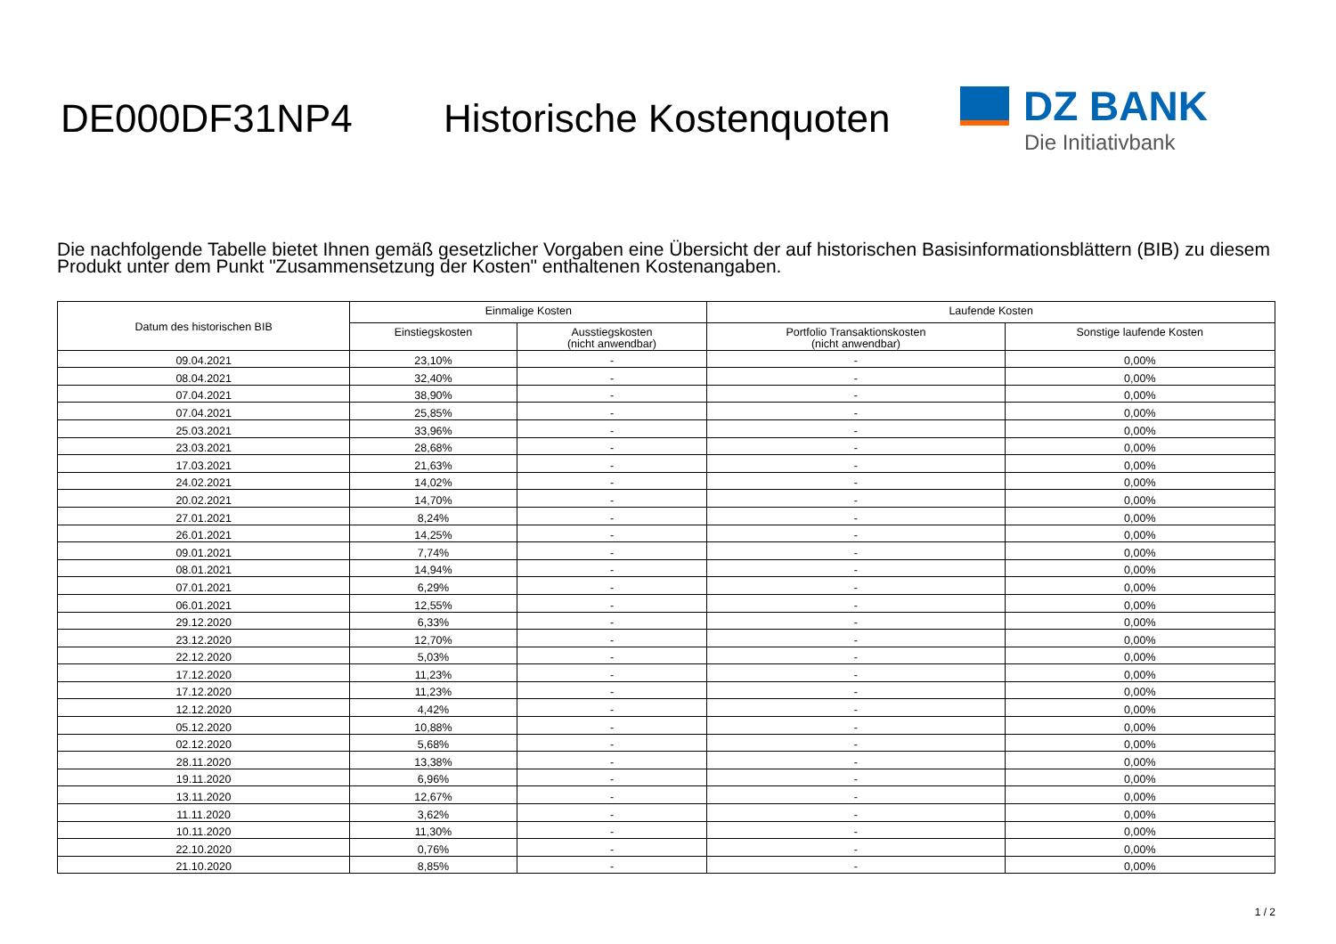DE000DF31NP4 Historische Kostenquoten
DZ BANK
Die Initiativbank
Die nachfolgende Tabelle bietet Ihnen gemäß gesetzlicher Vorgaben eine Übersicht der auf historischen Basisinformationsblättern (BIB) zu diesem Produkt unter dem Punkt "Zusammensetzung der Kosten" enthaltenen Kostenangaben.
| Datum des historischen BIB | Einmalige Kosten | | Laufende Kosten | |
| --- | --- | --- | --- | --- |
| | Einstiegskosten | Ausstiegskosten (nicht anwendbar) | Portfolio Transaktionskosten (nicht anwendbar) | Sonstige laufende Kosten |
| 09.04.2021 | 23,10% | - | - | 0,00% |
| 08.04.2021 | 32,40% | - | - | 0,00% |
| 07.04.2021 | 38,90% | - | - | 0,00% |
| 07.04.2021 | 25,85% | - | - | 0,00% |
| 25.03.2021 | 33,96% | - | - | 0,00% |
| 23.03.2021 | 28,68% | - | - | 0,00% |
| 17.03.2021 | 21,63% | - | - | 0,00% |
| 24.02.2021 | 14,02% | - | - | 0,00% |
| 20.02.2021 | 14,70% | - | - | 0,00% |
| 27.01.2021 | 8,24% | - | - | 0,00% |
| 26.01.2021 | 14,25% | - | - | 0,00% |
| 09.01.2021 | 7,74% | - | - | 0,00% |
| 08.01.2021 | 14,94% | - | - | 0,00% |
| 07.01.2021 | 6,29% | - | - | 0,00% |
| 06.01.2021 | 12,55% | - | - | 0,00% |
| 29.12.2020 | 6,33% | - | - | 0,00% |
| 23.12.2020 | 12,70% | - | - | 0,00% |
| 22.12.2020 | 5,03% | - | - | 0,00% |
| 17.12.2020 | 11,23% | - | - | 0,00% |
| 17.12.2020 | 11,23% | - | - | 0,00% |
| 12.12.2020 | 4,42% | - | - | 0,00% |
| 05.12.2020 | 10,88% | - | - | 0,00% |
| 02.12.2020 | 5,68% | - | - | 0,00% |
| 28.11.2020 | 13,38% | - | - | 0,00% |
| 19.11.2020 | 6,96% | - | - | 0,00% |
| 13.11.2020 | 12,67% | - | - | 0,00% |
| 11.11.2020 | 3,62% | - | - | 0,00% |
| 10.11.2020 | 11,30% | - | - | 0,00% |
| 22.10.2020 | 0,76% | - | - | 0,00% |
| 21.10.2020 | 8,85% | - | - | 0,00% |
1 / 2